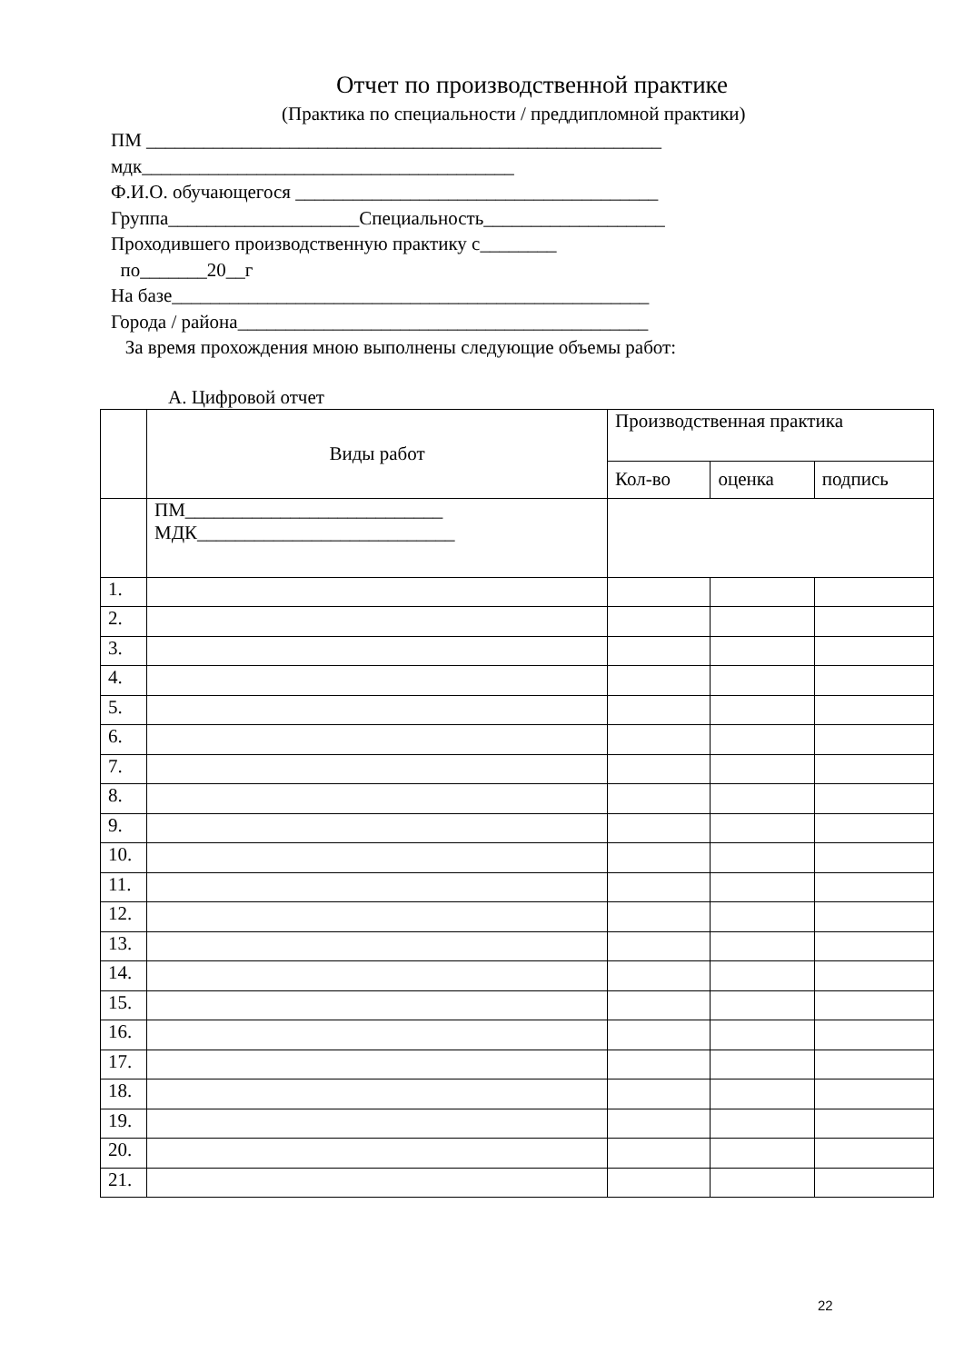Отчет по производственной практике
(Практика по специальности / преддипломной практики)
ПМ ______________________________________________________
мдк_______________________________________
Ф.И.О. обучающегося ______________________________________
Группа____________________Специальность___________________
Проходившего производственную практику с________
по_______20__г
На базе__________________________________________________
Города / района___________________________________________
За время прохождения мною выполнены следующие объемы работ:
А. Цифровой отчет
| | Виды работ | Производственная практика | | |
| --- | --- | --- | --- | --- |
| | | Кол-во | оценка | подпись |
| | ПМ___________________________ МДК___________________________ | | | |
| 1. | | | | |
| 2. | | | | |
| 3. | | | | |
| 4. | | | | |
| 5. | | | | |
| 6. | | | | |
| 7. | | | | |
| 8. | | | | |
| 9. | | | | |
| 10. | | | | |
| 11. | | | | |
| 12. | | | | |
| 13. | | | | |
| 14. | | | | |
| 15. | | | | |
| 16. | | | | |
| 17. | | | | |
| 18. | | | | |
| 19. | | | | |
| 20. | | | | |
| 21. | | | | |
22